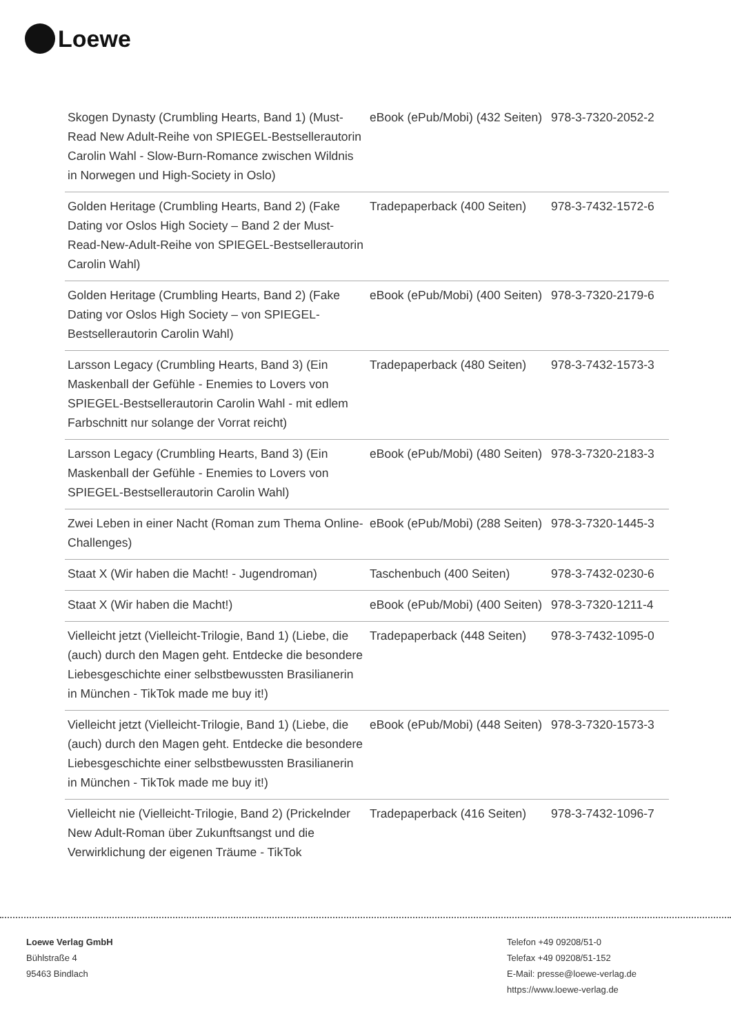Loewe
| Skogen Dynasty (Crumbling Hearts, Band 1) (Must-Read New Adult-Reihe von SPIEGEL-Bestsellerautorin Carolin Wahl - Slow-Burn-Romance zwischen Wildnis in Norwegen und High-Society in Oslo) | eBook (ePub/Mobi) (432 Seiten) | 978-3-7320-2052-2 |
| Golden Heritage (Crumbling Hearts, Band 2) (Fake Dating vor Oslos High Society – Band 2 der Must-Read-New-Adult-Reihe von SPIEGEL-Bestsellerautorin Carolin Wahl) | Tradepaperback (400 Seiten) | 978-3-7432-1572-6 |
| Golden Heritage (Crumbling Hearts, Band 2) (Fake Dating vor Oslos High Society – von SPIEGEL-Bestsellerautorin Carolin Wahl) | eBook (ePub/Mobi) (400 Seiten) | 978-3-7320-2179-6 |
| Larsson Legacy (Crumbling Hearts, Band 3) (Ein Maskenball der Gefühle - Enemies to Lovers von SPIEGEL-Bestsellerautorin Carolin Wahl - mit edlem Farbschnitt nur solange der Vorrat reicht) | Tradepaperback (480 Seiten) | 978-3-7432-1573-3 |
| Larsson Legacy (Crumbling Hearts, Band 3) (Ein Maskenball der Gefühle - Enemies to Lovers von SPIEGEL-Bestsellerautorin Carolin Wahl) | eBook (ePub/Mobi) (480 Seiten) | 978-3-7320-2183-3 |
| Zwei Leben in einer Nacht (Roman zum Thema Online-Challenges) | eBook (ePub/Mobi) (288 Seiten) | 978-3-7320-1445-3 |
| Staat X (Wir haben die Macht! - Jugendroman) | Taschenbuch (400 Seiten) | 978-3-7432-0230-6 |
| Staat X (Wir haben die Macht!) | eBook (ePub/Mobi) (400 Seiten) | 978-3-7320-1211-4 |
| Vielleicht jetzt (Vielleicht-Trilogie, Band 1) (Liebe, die (auch) durch den Magen geht. Entdecke die besondere Liebesgeschichte einer selbstbewussten Brasilianerin in München - TikTok made me buy it!) | Tradepaperback (448 Seiten) | 978-3-7432-1095-0 |
| Vielleicht jetzt (Vielleicht-Trilogie, Band 1) (Liebe, die (auch) durch den Magen geht. Entdecke die besondere Liebesgeschichte einer selbstbewussten Brasilianerin in München - TikTok made me buy it!) | eBook (ePub/Mobi) (448 Seiten) | 978-3-7320-1573-3 |
| Vielleicht nie (Vielleicht-Trilogie, Band 2) (Prickelnder New Adult-Roman über Zukunftsangst und die Verwirklichung der eigenen Träume - TikTok | Tradepaperback (416 Seiten) | 978-3-7432-1096-7 |
Loewe Verlag GmbH
Bühlstraße 4
95463 Bindlach
Telefon +49 09208/51-0
Telefax +49 09208/51-152
E-Mail: presse@loewe-verlag.de
https://www.loewe-verlag.de